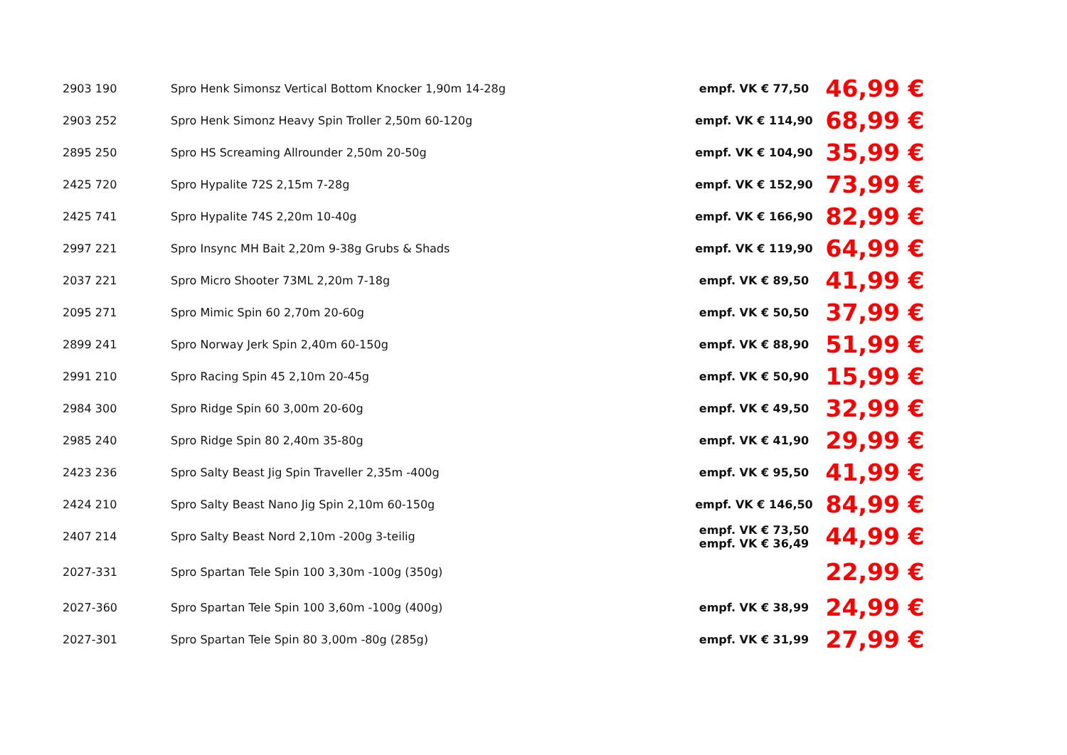| 2903 190 | Spro Henk Simonsz Vertical Bottom Knocker 1,90m 14-28g | empf. VK € 77,50 | 46,99 € |
| 2903 252 | Spro Henk Simonz Heavy Spin Troller 2,50m 60-120g | empf. VK € 114,90 | 68,99 € |
| 2895 250 | Spro HS Screaming Allrounder 2,50m 20-50g | empf. VK € 104,90 | 35,99 € |
| 2425 720 | Spro Hypalite 72S 2,15m 7-28g | empf. VK € 152,90 | 73,99 € |
| 2425 741 | Spro Hypalite 74S 2,20m 10-40g | empf. VK € 166,90 | 82,99 € |
| 2997 221 | Spro Insync MH Bait 2,20m 9-38g Grubs & Shads | empf. VK € 119,90 | 64,99 € |
| 2037 221 | Spro Micro Shooter 73ML 2,20m 7-18g | empf. VK € 89,50 | 41,99 € |
| 2095 271 | Spro Mimic Spin 60 2,70m 20-60g | empf. VK € 50,50 | 37,99 € |
| 2899 241 | Spro Norway Jerk Spin 2,40m 60-150g | empf. VK € 88,90 | 51,99 € |
| 2991 210 | Spro Racing Spin 45 2,10m 20-45g | empf. VK € 50,90 | 15,99 € |
| 2984 300 | Spro Ridge Spin 60 3,00m 20-60g | empf. VK € 49,50 | 32,99 € |
| 2985 240 | Spro Ridge Spin 80 2,40m 35-80g | empf. VK € 41,90 | 29,99 € |
| 2423 236 | Spro Salty Beast Jig Spin Traveller 2,35m -400g | empf. VK € 95,50 | 41,99 € |
| 2424 210 | Spro Salty Beast Nano Jig Spin 2,10m 60-150g | empf. VK € 146,50 | 84,99 € |
| 2407 214 | Spro Salty Beast Nord 2,10m -200g 3-teilig | empf. VK € 73,50 empf. VK € 36,49 | 44,99 € |
| 2027-331 | Spro Spartan Tele Spin 100 3,30m -100g (350g) | | 22,99 € |
| 2027-360 | Spro Spartan Tele Spin 100 3,60m -100g (400g) | empf. VK € 38,99 | 24,99 € |
| 2027-301 | Spro Spartan Tele Spin 80 3,00m -80g (285g) | empf. VK € 31,99 | 27,99 € |